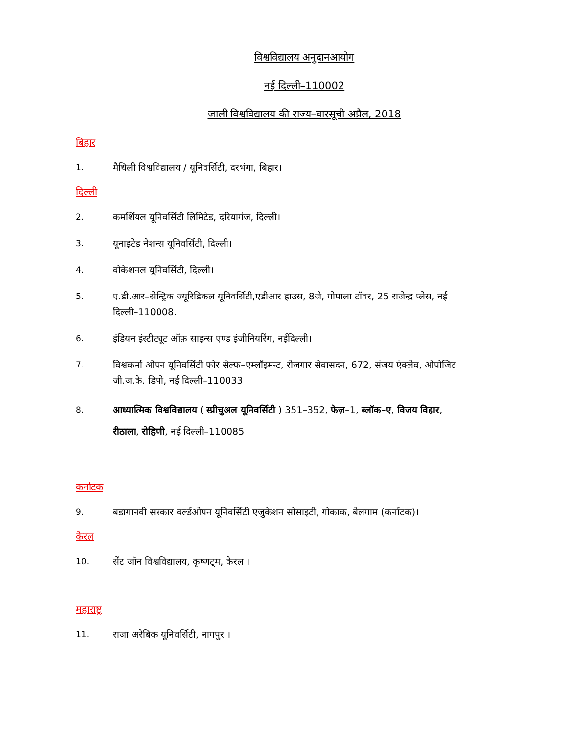विश्वविद्यालय अनुदानआयोग
नई दिल्ली–110002
जाली विश्वविद्यालय की राज्य–वारसूची अप्रैल, 2018
बिहार
1. मैथिली विश्वविद्यालय / यूनिवर्सिटी, दरभंगा, बिहार।
दिल्ली
2. कमर्शियल यूनिवर्सिटी लिमिटेड, दरियागंज, दिल्ली।
3. यूनाइटेड नेशन्स यूनिवर्सिटी, दिल्ली।
4. वोकेशनल यूनिवर्सिटी, दिल्ली।
5. ए.डी.आर–सेन्ट्रिक ज्यूरिडिकल यूनिवर्सिटी,एडीआर हाउस, 8जे, गोपाला टॉवर, 25 राजेन्द्र प्लेस, नई दिल्ली–110008.
6. इंडियन इंस्टीट्यूट ऑफ़ साइन्स एण्ड इंजीनियरिंग, नईदिल्ली।
7. विश्वकर्मा ओपन यूनिवर्सिटी फोर सेल्फ–एम्लॉइमन्ट, रोजगार सेवासदन, 672, संजय एंक्लेव, ओपोजिट जी.ज.के. डिपो, नई दिल्ली–110033
8. आध्यात्मिक विश्वविद्यालय ( स्प्रीचुअल यूनिवर्सिटी ) 351–352, फेज़–1, ब्लॉक–ए, विजय विहार, रीठाला, रोहिणी, नई दिल्ली–110085
कर्नाटक
9. बडागानवी सरकार वर्ल्डओपन यूनिवर्सिटी एजुकेशन सोसाइटी, गोकाक, बेलगाम (कर्नाटक)।
केरल
10. सेंट जॉन विश्वविद्यालय, कृष्णट्म, केरल ।
महाराष्ट्र
11. राजा अरेबिक यूनिवर्सिटी, नागपुर ।